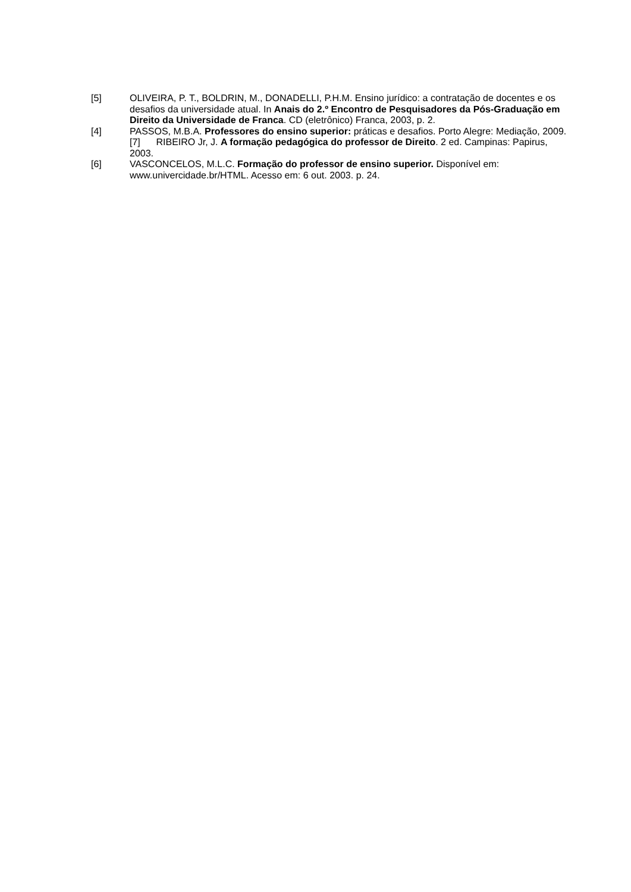[5] OLIVEIRA, P. T., BOLDRIN, M., DONADELLI, P.H.M. Ensino jurídico: a contratação de docentes e os desafios da universidade atual. In Anais do 2.º Encontro de Pesquisadores da Pós-Graduação em Direito da Universidade de Franca. CD (eletrônico) Franca, 2003, p. 2.
[4] PASSOS, M.B.A. Professores do ensino superior: práticas e desafios. Porto Alegre: Mediação, 2009.
[7] RIBEIRO Jr, J. A formação pedagógica do professor de Direito. 2 ed. Campinas: Papirus, 2003.
[6] VASCONCELOS, M.L.C. Formação do professor de ensino superior. Disponível em: www.univercidade.br/HTML. Acesso em: 6 out. 2003. p. 24.